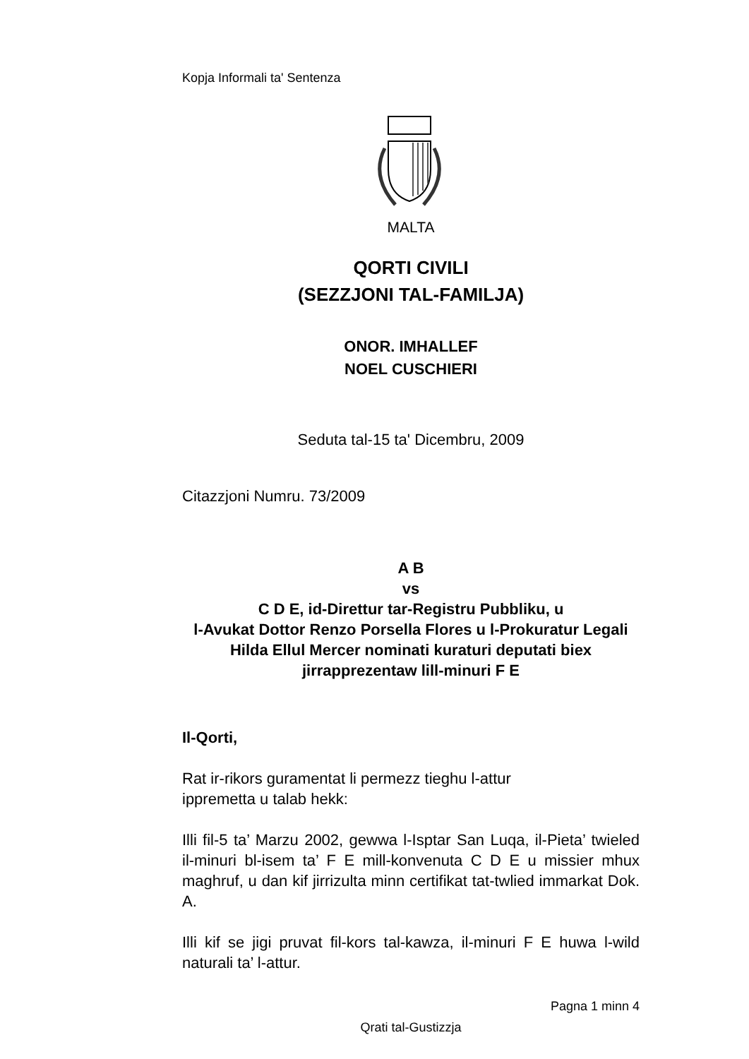Kopja Informali ta' Sentenza
MALTA
QORTI CIVILI
(SEZZJONI TAL-FAMILJA)
ONOR. IMHALLEF
NOEL CUSCHIERI
Seduta tal-15 ta' Dicembru, 2009
Citazzjoni Numru. 73/2009
A B
vs
C D E, id-Direttur tar-Registru Pubbliku, u
l-Avukat Dottor Renzo Porsella Flores u l-Prokuratur Legali Hilda Ellul Mercer nominati kuraturi deputati biex jirrapprezentaw lill-minuri F E
Il-Qorti,
Rat ir-rikors guramentat li permezz tieghu l-attur
ippremetta u talab hekk:
Illi fil-5 ta’ Marzu 2002, gewwa l-Isptar San Luqa, il-Pieta’ twieled il-minuri bl-isem ta’ F E mill-konvenuta C D E u missier mhux maghruf, u dan kif jirrizulta minn certifikat tat-twlied immarkat Dok. A.
Illi kif se jigi pruvat fil-kors tal-kawza, il-minuri F E huwa l-wild naturali ta’ l-attur.
Pagna 1 minn 4
Qrati tal-Gustizzja